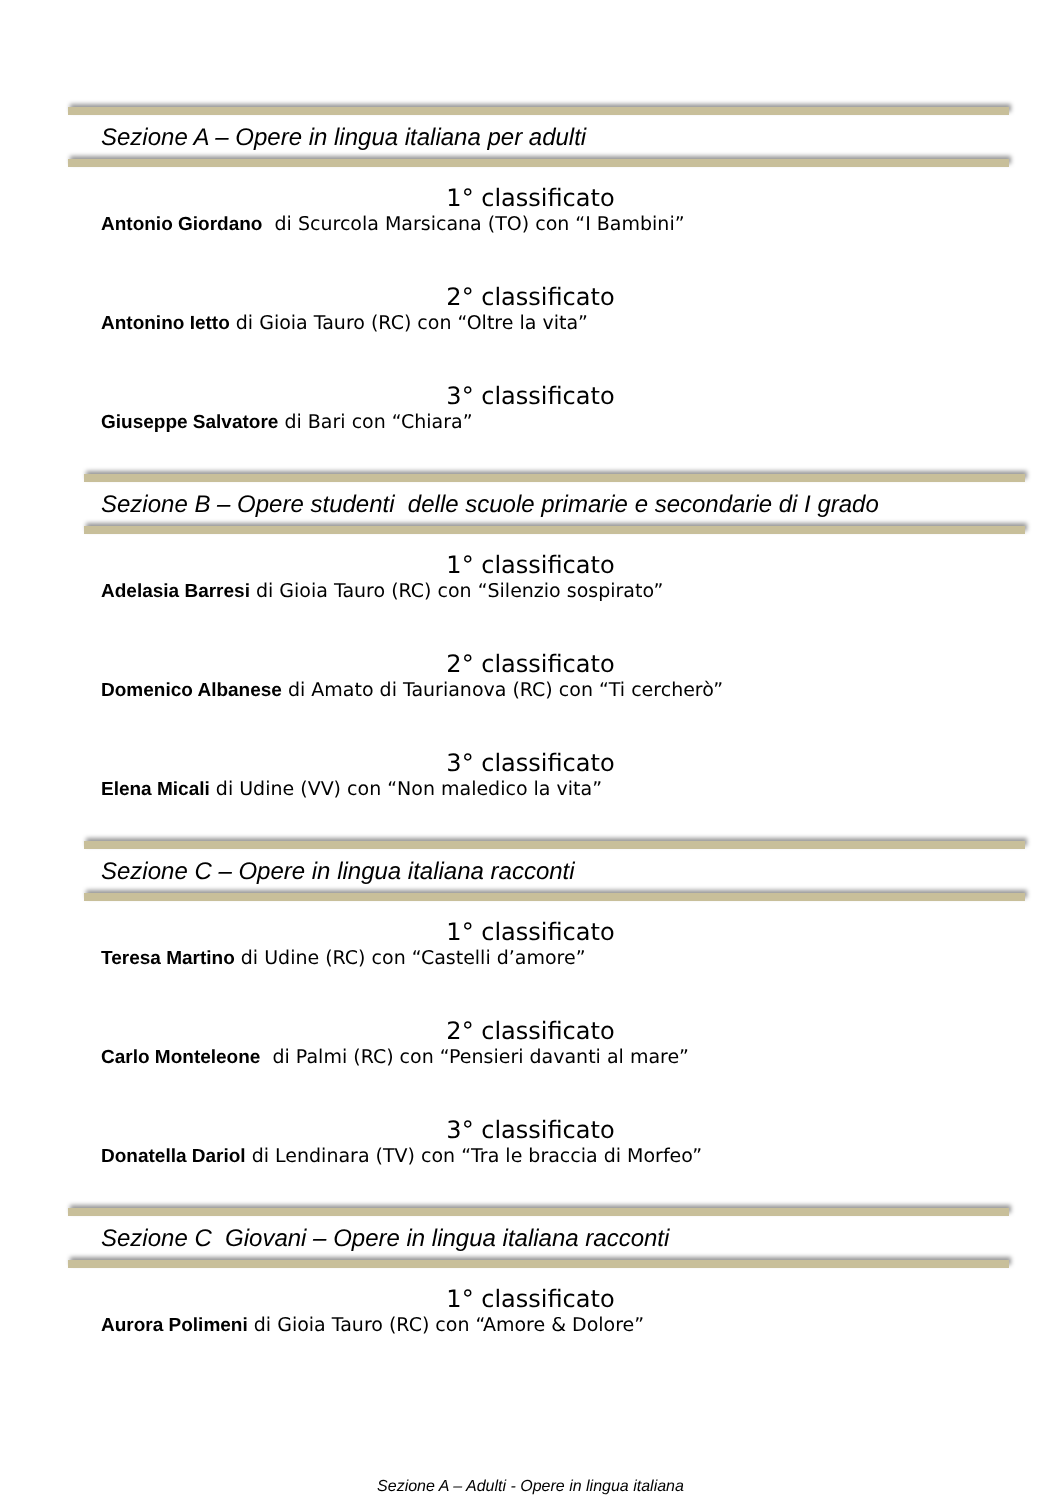Sezione A – Opere in lingua italiana per adulti
1° classificato
Antonio Giordano di Scurcola Marsicana (TO) con “I Bambini”
2° classificato
Antonino Ietto di Gioia Tauro (RC) con “Oltre la vita”
3° classificato
Giuseppe Salvatore di Bari con “Chiara”
Sezione B – Opere studenti delle scuole primarie e secondarie di I grado
1° classificato
Adelasia Barresi di Gioia Tauro (RC) con “Silenzio sospirato”
2° classificato
Domenico Albanese di Amato di Taurianova (RC) con “Ti cercherò”
3° classificato
Elena Micali di Udine (VV) con “Non maledico la vita”
Sezione C – Opere in lingua italiana racconti
1° classificato
Teresa Martino di Udine (RC) con “Castelli d’amore”
2° classificato
Carlo Monteleone di Palmi (RC) con “Pensieri davanti al mare”
3° classificato
Donatella Dariol di Lendinara (TV) con “Tra le braccia di Morfeo”
Sezione C Giovani – Opere in lingua italiana racconti
1° classificato
Aurora Polimeni di Gioia Tauro (RC) con “Amore & Dolore”
Sezione A – Adulti - Opere in lingua italiana